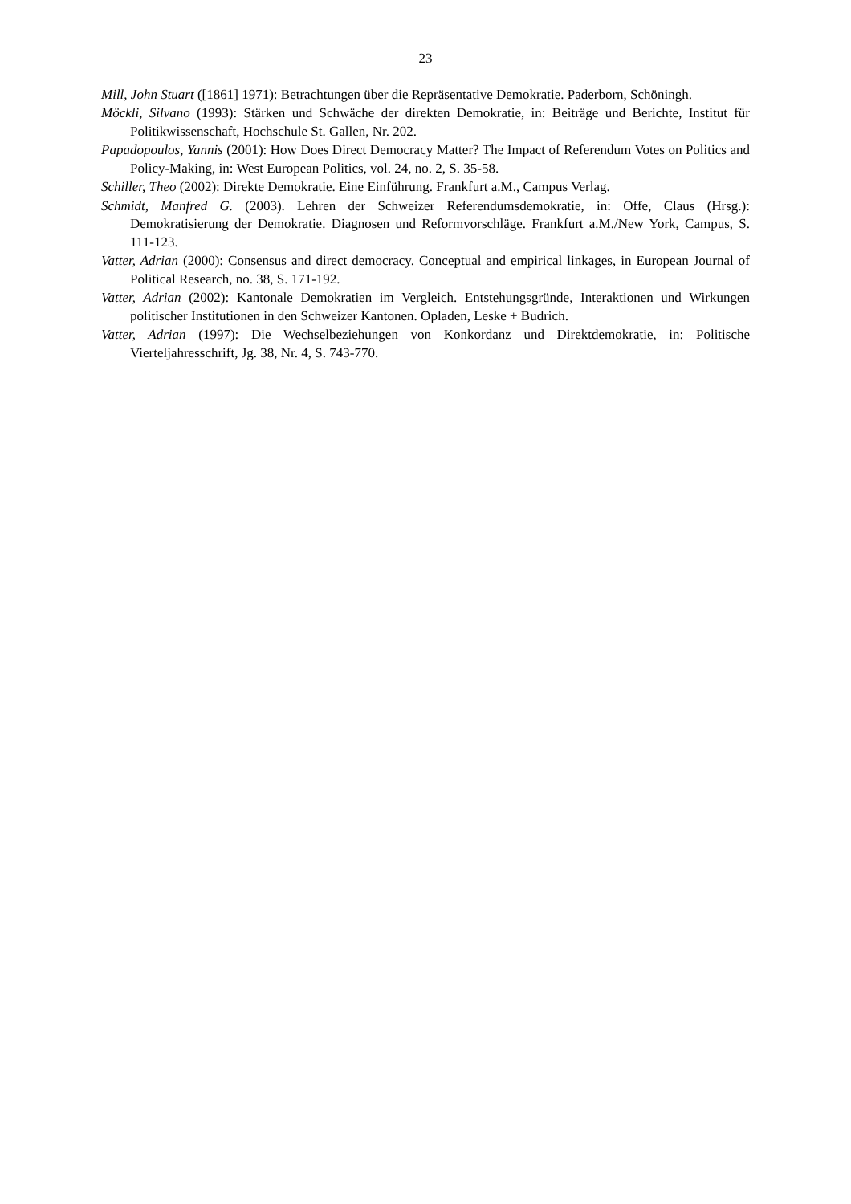23
Mill, John Stuart ([1861] 1971): Betrachtungen über die Repräsentative Demokratie. Paderborn, Schöningh.
Möckli, Silvano (1993): Stärken und Schwäche der direkten Demokratie, in: Beiträge und Berichte, Institut für Politikwissenschaft, Hochschule St. Gallen, Nr. 202.
Papadopoulos, Yannis (2001): How Does Direct Democracy Matter? The Impact of Referendum Votes on Politics and Policy-Making, in: West European Politics, vol. 24, no. 2, S. 35-58.
Schiller, Theo (2002): Direkte Demokratie. Eine Einführung. Frankfurt a.M., Campus Verlag.
Schmidt, Manfred G. (2003). Lehren der Schweizer Referendumsdemokratie, in: Offe, Claus (Hrsg.): Demokratisierung der Demokratie. Diagnosen und Reformvorschläge. Frankfurt a.M./New York, Campus, S. 111-123.
Vatter, Adrian (2000): Consensus and direct democracy. Conceptual and empirical linkages, in European Journal of Political Research, no. 38, S. 171-192.
Vatter, Adrian (2002): Kantonale Demokratien im Vergleich. Entstehungsgründe, Interaktionen und Wirkungen politischer Institutionen in den Schweizer Kantonen. Opladen, Leske + Budrich.
Vatter, Adrian (1997): Die Wechselbeziehungen von Konkordanz und Direktdemokratie, in: Politische Vierteljahresschrift, Jg. 38, Nr. 4, S. 743-770.